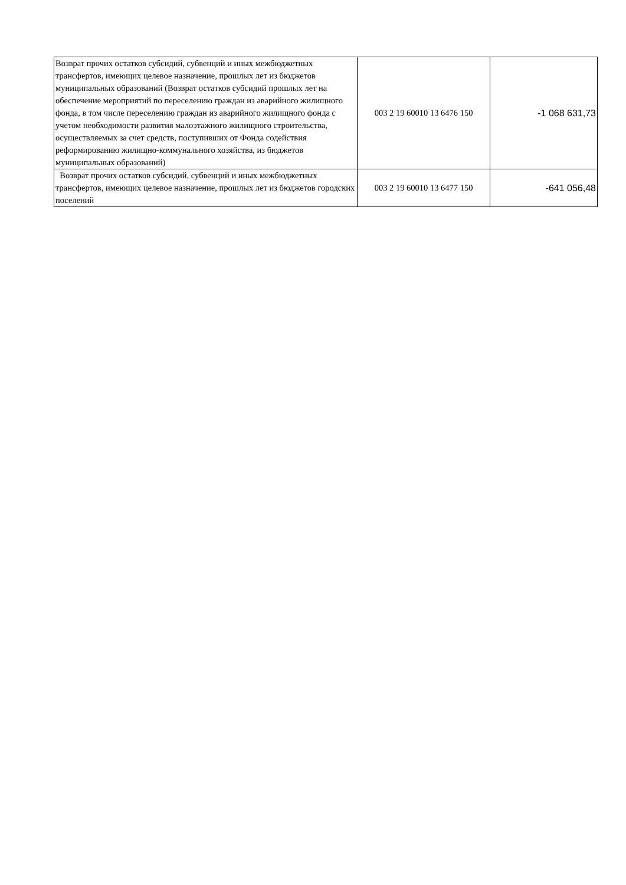| Возврат прочих остатков субсидий, субвенций и иных межбюджетных трансфертов, имеющих целевое назначение, прошлых лет из бюджетов муниципальных образований (Возврат остатков субсидий прошлых лет на обеспечение мероприятий по переселению граждан из аварийного жилищного фонда, в том числе переселению граждан из аварийного жилищного фонда с учетом необходимости развития малоэтажного жилищного строительства, осуществляемых за счет средств, поступивших от Фонда содействия реформированию жилищно-коммунального хозяйства, из бюджетов муниципальных образований) | 003 2 19 60010 13 6476 150 | -1 068 631,73 |
| Возврат прочих остатков субсидий, субвенций и иных межбюджетных трансфертов, имеющих целевое назначение, прошлых лет из бюджетов городских поселений | 003 2 19 60010 13 6477 150 | -641 056,48 |